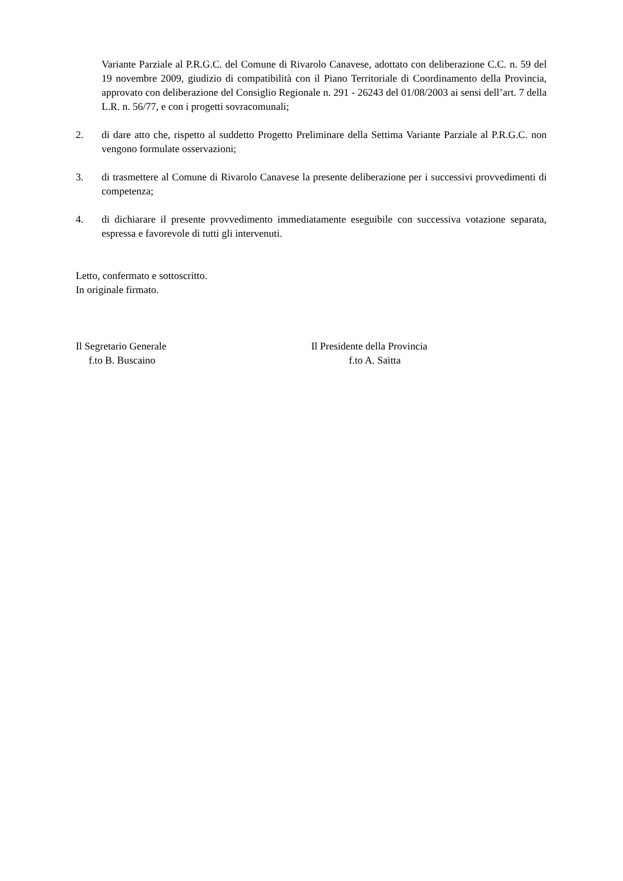Variante Parziale al P.R.G.C. del Comune di Rivarolo Canavese, adottato con deliberazione C.C. n. 59 del 19 novembre 2009, giudizio di compatibilità con il Piano Territoriale di Coordinamento della Provincia, approvato con deliberazione del Consiglio Regionale n. 291 - 26243 del 01/08/2003 ai sensi dell’art. 7 della L.R. n. 56/77, e con i progetti sovracomunali;
2. di dare atto che, rispetto al suddetto Progetto Preliminare della Settima Variante Parziale al P.R.G.C. non vengono formulate osservazioni;
3. di trasmettere al Comune di Rivarolo Canavese la presente deliberazione per i successivi provvedimenti di competenza;
4. di dichiarare il presente provvedimento immediatamente eseguibile con successiva votazione separata, espressa e favorevole di tutti gli intervenuti.
Letto, confermato e sottoscritto.
In originale firmato.
Il Segretario Generale
f.to B. Buscaino
Il Presidente della Provincia
f.to A. Saitta